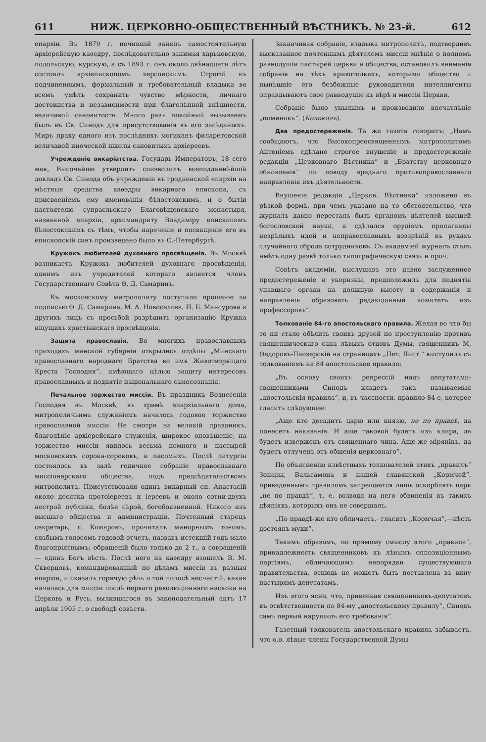611 НИЖ. ЦЕРКОВНО-ОБЩЕСТВЕННЫЙ ВѢСТНИКЪ. № 23-й. 612
епархіи. Въ 1879 г. почившій занялъ самостоятельную архіерейскую каѳедру, послѣдовательно занимая харьковскую, подольскую, курскую, а съ 1893 г. онъ около двѣнадцати лѣтъ состоялъ архіепископомъ херсонскимъ. Строгій къ подчиненнымъ, формальный и требовательный владыка во всемъ умѣлъ сохранить чувство мѣрности, личнаго достоинства и независимости при благолѣпной внѣшности, величавой сановитости. Много разъ покойный вызываемъ былъ въ Св. Синодъ для присутствованія въ его засѣданіяхъ. Миръ праху одного изъ послѣднихъ могиканъ филаретовской величавой иноческой школы сановитыхъ архіереевъ.
Учрежденіе викаріатства. Государь Императоръ, 18 сего мая, Высочайше утвердить соизволилъ всеподданнѣйшій докладъ Св. Синода объ учрежденіи въ гродненской епархіи на мѣстныя средства каѳедры викарнаго епископа, съ присвоеніемъ ему именованія бѣлостокскимъ, и о бытіи настоятелю супрасльскаго Благовѣщенскаго монастыря, названной епархіи, архимандриту Владиміру епископомъ бѣлостокскимъ съ тѣмъ, чтобы нареченіе и посвященіе его въ епископскій санъ произведено было въ С.-Петербургѣ.
Кружокъ любителей духовнаго просвѣщенія. Въ Москвѣ возникаетъ Кружокъ любителей духовнаго просвѣщенія, однимъ изъ учредителей котораго является членъ Государственнаго Совѣта Ѳ. Д. Самаринъ.
Къ московскому митрополиту поступило прошеніе за подписью Ѳ. Д. Самарина, М. А. Новоселова, П. Б. Мансурова и другихъ лицъ съ просьбой разрѣшить организацію Кружка ищущихъ христіанскаго просвѣщенія.
Защита православія. Во многихъ православныхъ приходахъ минской губерніи открылись отдѣлы „Минскаго православнаго народнаго Братства во имя Животворящаго Креста Господня“, имѣющаго цѣлью защиту интересовъ православныхъ и поднятіе національнаго самосознанія.
Печальное торжество миссіи. Въ праздникъ Вознесенія Господня въ Москвѣ, въ храмѣ епархіальнаго дома, митрополичьимъ служеніемъ началось годовое торжество православной миссіи. Не смотря на великій праздникъ, благолѣпіе архіерейскаго служенія, широкое оповѣщеніе, на торжество миссіи явилось весьма немного и пастырей московскихъ сорока-сороковъ, и пасомыхъ. Послѣ литургіи состоялось въ залѣ годичное собраніе православнаго миссіонерскаго общества, подъ предсѣдательствомъ митрополита. Присутствовали одинъ викарный еп. Анастасій около десятка протоіереевъ и іереевъ и около сотни-двухъ нестрой публики, болѣе сѣрой, богобоязненной. Никого изъ высшаго общества и администраціи. Почтенный старецъ секретарь, г. Комаровъ, прочиталъ минорнымъ тономъ, слабымъ голосомъ годовой отчетъ, назвавъ истекшій годъ мало благопріятнымъ; обращеній было только до 2 т., а совращеній— единъ Богъ вѣсть. Послѣ него на каѳедру взошелъ В. М. Скворцовъ, командированный по дѣламъ миссіи въ разныя епархіи, и сказалъ горячую рѣчь о той полосѣ несчастій, какая началась для миссіи послѣ перваго революціоннаго наскока на Церковь и Русь, вылившагося въ законодательный актъ 17 апрѣля 1905 г. о свободѣ совѣсти.
Заканчивая собраніе, владыка митрополитъ, подтвердивъ высказанное почтеннымъ дѣятелемъ миссіи мнѣніе о полномъ равнодушіи пастырей церкви и общества, остановилъ вниманіе собранія на тѣхъ кривотолкахъ, которыми общество и нынѣшніе его безбожные руководители интеллигенты оправдываютъ свое равнодушіе къ вѣрѣ и миссіи Церкви.
Собраніе было унылымъ и производило впечатлѣніе „поминокъ“. (Колоколъ).
Два предостереженія. Та же газета говоритъ: „Намъ сообщаютъ, что Высокопреосвященнымъ митрополитомъ Антоніемъ сдѣлано строгое внушеніе и предостереженіе редакціи „Церковнаго Вѣстника“ и „Братству церковнаго обновленія“ по поводу вреднаго противоправославнаго направленія ихъ дѣятельности.
Внушеніе редакціи „Церков. Вѣстника“ изложено въ рѣзкой формѣ, при чемъ указано на то обстоятельство, что журналъ давно пересталъ быть органомъ дѣятелей высшей богословской науки, а сдѣлался орудіемъ пропаганды незрѣлыхъ идей и неправославныхъ воззрѣній въ рукахъ случайнаго сброда сотрудниковъ. Съ академіей журналъ сталъ имѣть одну развѣ только типографическую связь и проч.
Совѣтъ академіи, выслушавъ это давно заслуженное предостереженіе и укоризны, предположилъ для поднятія упавшаго органа на должную высоту и содержанія и направленія образовать редакціонный комитетъ изъ профессоровъ“.
Толкованіе 84-го апостольскаго правила. Желая во что бы то ни стало обѣлить своихъ друзей по преступленію противъ священническаго сана лѣвыхъ отцовъ Думы, священникъ М. Ѳедоровъ-Паозерскій на страницахъ „Пет. Лист.“ выступилъ съ толкованіемъ на 84 апостольское правило:
„Въ основу своихъ репрессій надъ депутатами-священниками Синодъ кладетъ такъ называемыя „апостольскія правила“, и, въ частности, правило 84-е, которое гласитъ слѣдующее:
„Аще кто досадитъ царю или князю, не по правдѣ, да понесетъ наказаніе. И аще таковой будетъ изъ клира, да будетъ изверженъ отъ священнаго чина. Аще-же міряninъ, да будетъ отлученъ отъ общенія церковнаго“.
По объясненію извѣстныхъ толкователей этихъ „правилъ“ Зонары, Вальсамона и нашей славянской „Кормчей“, приведеннымъ правиломъ запрещается лишь оскорблять царя „не по правдѣ“, т. е. возводя на него обвиненія въ такихъ дѣяніяхъ, которыхъ онъ не совершалъ.
„По правдѣ-же кто обличаетъ,- гласитъ „Кормчая“,—нѣсть достоянъ муки“.
Такимъ образомъ, по прямому смыслу этого „правила“, принадлежность священниковъ къ лѣвымъ оппозиціоннымъ партіямъ, обличающимъ непорядки существующаго правительства, отнюдь не можетъ быть поставлена въ вину пастырямъ-депутатамъ.
Изъ этого ясно, что, привлекая священниковъ-депутатовъ къ отвѣтственности по 84-му „апостольскому правилу“, Синодъ самъ первый нарушилъ его требованія“.
Газетный толкователь апостольскаго правила забываетъ, что о.о. лѣвые члены Государственной Думы